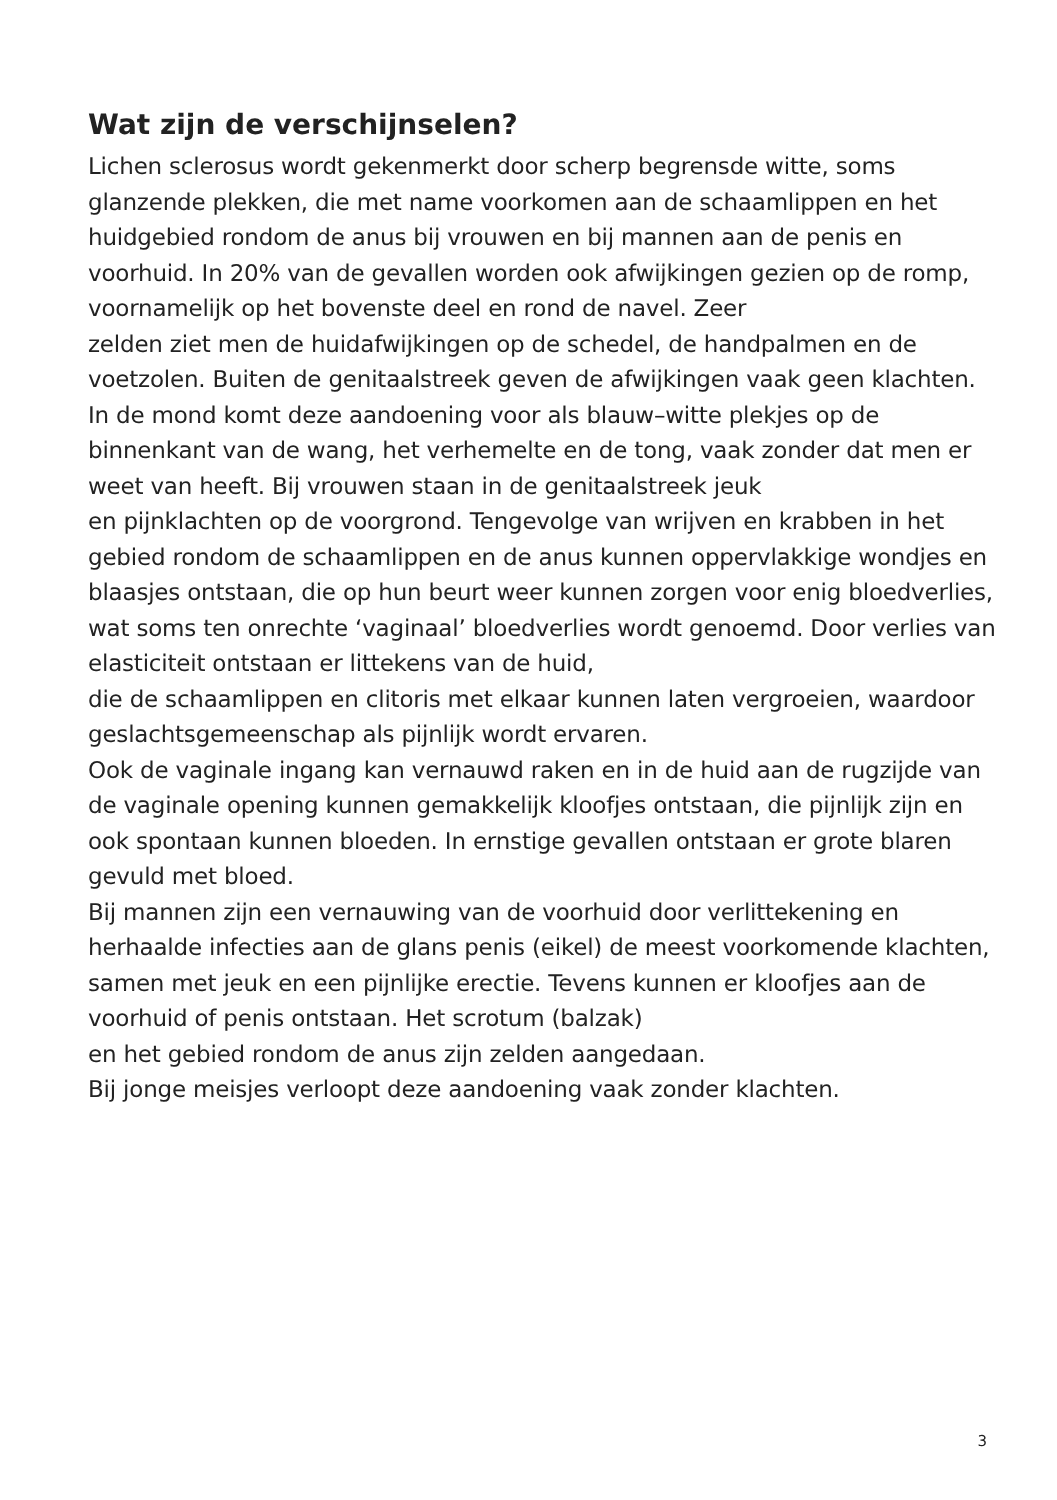Wat zijn de verschijnselen?
Lichen sclerosus wordt gekenmerkt door scherp begrensde witte, soms glanzende plekken, die met name voorkomen aan de schaamlippen en het huidgebied rondom de anus bij vrouwen en bij mannen aan de penis en voorhuid. In 20% van de gevallen worden ook afwijkingen gezien op de romp, voornamelijk op het bovenste deel en rond de navel. Zeer
zelden ziet men de huidafwijkingen op de schedel, de handpalmen en de voetzolen. Buiten de genitaalstreek geven de afwijkingen vaak geen klachten. In de mond komt deze aandoening voor als blauw–witte plekjes op de binnenkant van de wang, het verhemelte en de tong, vaak zonder dat men er weet van heeft. Bij vrouwen staan in de genitaalstreek jeuk
en pijnklachten op de voorgrond. Tengevolge van wrijven en krabben in het gebied rondom de schaamlippen en de anus kunnen oppervlakkige wondjes en blaasjes ontstaan, die op hun beurt weer kunnen zorgen voor enig bloedverlies, wat soms ten onrechte ‘vaginaal’ bloedverlies wordt genoemd. Door verlies van elasticiteit ontstaan er littekens van de huid,
die de schaamlippen en clitoris met elkaar kunnen laten vergroeien, waardoor geslachtsgemeenschap als pijnlijk wordt ervaren.
Ook de vaginale ingang kan vernauwd raken en in de huid aan de rugzijde van de vaginale opening kunnen gemakkelijk kloofjes ontstaan, die pijnlijk zijn en ook spontaan kunnen bloeden. In ernstige gevallen ontstaan er grote blaren gevuld met bloed.
Bij mannen zijn een vernauwing van de voorhuid door verlittekening en herhaalde infecties aan de glans penis (eikel) de meest voorkomende klachten, samen met jeuk en een pijnlijke erectie. Tevens kunnen er kloofjes aan de voorhuid of penis ontstaan. Het scrotum (balzak)
en het gebied rondom de anus zijn zelden aangedaan.
Bij jonge meisjes verloopt deze aandoening vaak zonder klachten.
3